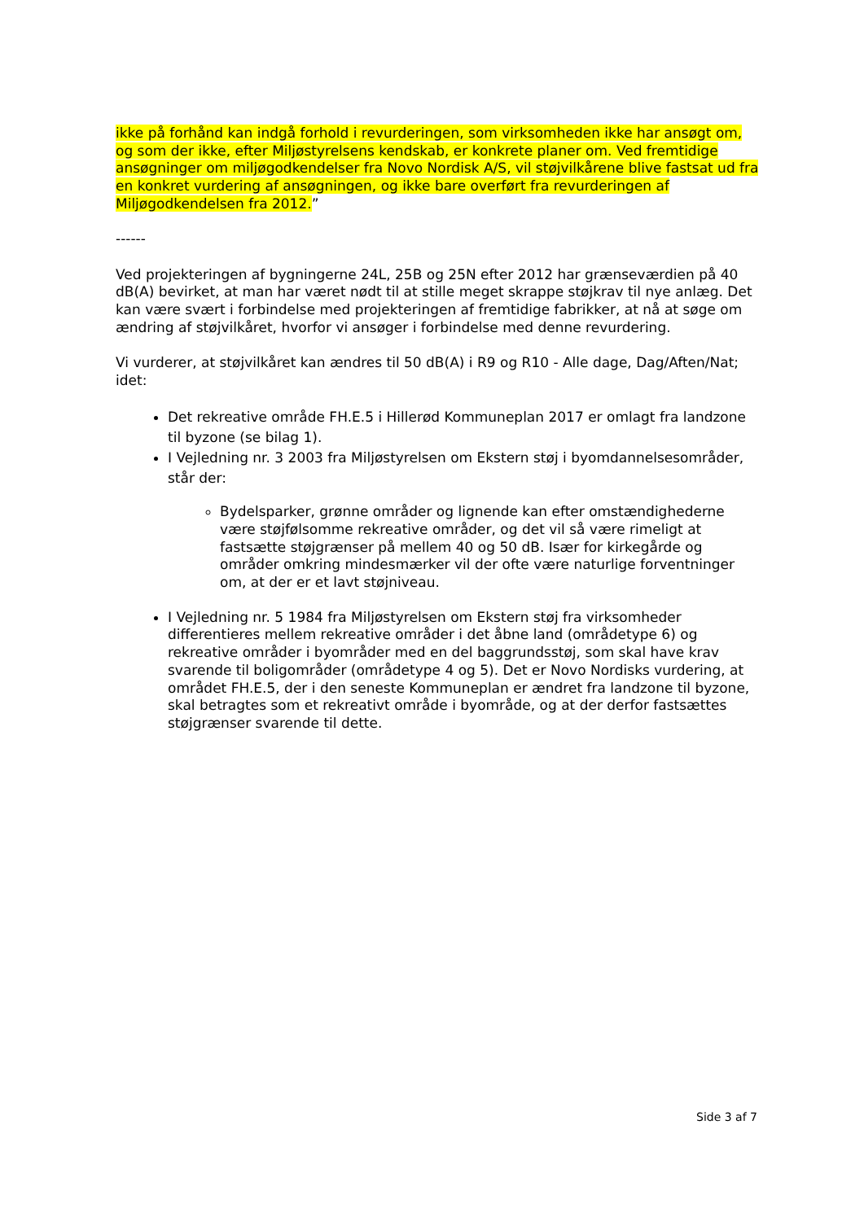ikke på forhånd kan indgå forhold i revurderingen, som virksomheden ikke har ansøgt om, og som der ikke, efter Miljøstyrelsens kendskab, er konkrete planer om. Ved fremtidige ansøgninger om miljøgodkendelser fra Novo Nordisk A/S, vil støjvilkårene blive fastsat ud fra en konkret vurdering af ansøgningen, og ikke bare overført fra revurderingen af Miljøgodkendelsen fra 2012.”
------
Ved projekteringen af bygningerne 24L, 25B og 25N efter 2012 har grænseværdien på 40 dB(A) bevirket, at man har været nødt til at stille meget skrappe støjkrav til nye anlæg. Det kan være svært i forbindelse med projekteringen af fremtidige fabrikker, at nå at søge om ændring af støjvilkåret, hvorfor vi ansøger i forbindelse med denne revurdering.
Vi vurderer, at støjvilkåret kan ændres til 50 dB(A) i R9 og R10 - Alle dage, Dag/Aften/Nat; idet:
Det rekreative område FH.E.5 i Hillerød Kommuneplan 2017 er omlagt fra landzone til byzone (se bilag 1).
I Vejledning nr. 3 2003 fra Miljøstyrelsen om Ekstern støj i byomdannelsesområder, står der:
Bydelsparker, grønne områder og lignende kan efter omstændighederne være støjfølsomme rekreative områder, og det vil så være rimeligt at fastsætte støjgrænser på mellem 40 og 50 dB. Især for kirkegårde og områder omkring mindesmærker vil der ofte være naturlige forventninger om, at der er et lavt støjniveau.
I Vejledning nr. 5 1984 fra Miljøstyrelsen om Ekstern støj fra virksomheder differentieres mellem rekreative områder i det åbne land (områdetype 6) og rekreative områder i byområder med en del baggrundsstøj, som skal have krav svarende til boligområder (områdetype 4 og 5). Det er Novo Nordisks vurdering, at området FH.E.5, der i den seneste Kommuneplan er ændret fra landzone til byzone, skal betragtes som et rekreativt område i byområde, og at der derfor fastsættes støjgrænser svarende til dette.
Side 3 af 7